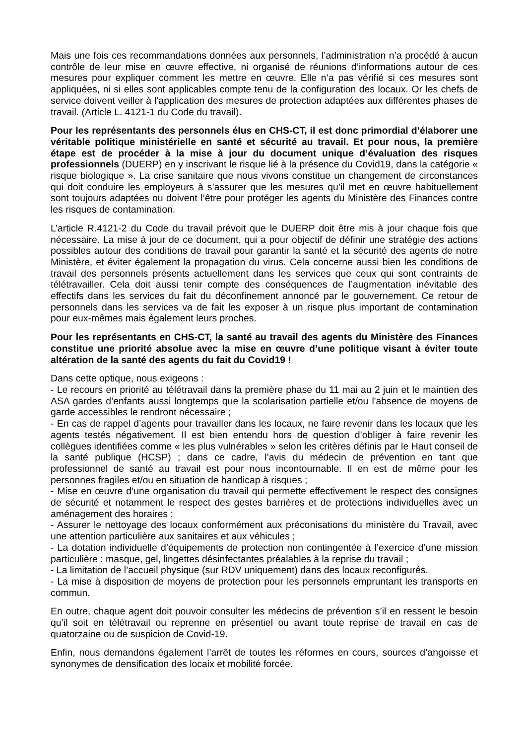Mais une fois ces recommandations données aux personnels, l’administration n’a procédé à aucun contrôle de leur mise en œuvre effective, ni organisé de réunions d’informations autour de ces mesures pour expliquer comment les mettre en œuvre. Elle n’a pas vérifié si ces mesures sont appliquées, ni si elles sont applicables compte tenu de la configuration des locaux. Or les chefs de service doivent veiller à l’application des mesures de protection adaptées aux différentes phases de travail. (Article L. 4121-1 du Code du travail).
Pour les représentants des personnels élus en CHS-CT, il est donc primordial d’élaborer une véritable politique ministérielle en santé et sécurité au travail. Et pour nous, la première étape est de procéder à la mise à jour du document unique d’évaluation des risques professionnels (DUERP) en y inscrivant le risque lié à la présence du Covid19, dans la catégorie « risque biologique ». La crise sanitaire que nous vivons constitue un changement de circonstances qui doit conduire les employeurs à s’assurer que les mesures qu’il met en œuvre habituellement sont toujours adaptées ou doivent l’être pour protéger les agents du Ministère des Finances contre les risques de contamination.
L’article R.4121-2 du Code du travail prévoit que le DUERP doit être mis à jour chaque fois que nécessaire. La mise à jour de ce document, qui a pour objectif de définir une stratégie des actions possibles autour des conditions de travail pour garantir la santé et la sécurité des agents de notre Ministère, et éviter également la propagation du virus. Cela concerne aussi bien les conditions de travail des personnels présents actuellement dans les services que ceux qui sont contraints de télétravailler. Cela doit aussi tenir compte des conséquences de l’augmentation inévitable des effectifs dans les services du fait du déconfinement annoncé par le gouvernement. Ce retour de personnels dans les services va de fait les exposer à un risque plus important de contamination pour eux-mêmes mais également leurs proches.
Pour les représentants en CHS-CT, la santé au travail des agents du Ministère des Finances constitue une priorité absolue avec la mise en œuvre d’une politique visant à éviter toute altération de la santé des agents du fait du Covid19 !
Dans cette optique, nous exigeons :
- Le recours en priorité au télétravail dans la première phase du 11 mai au 2 juin et le maintien des ASA gardes d’enfants aussi longtemps que la scolarisation partielle et/ou l'absence de moyens de garde accessibles le rendront nécessaire ;
- En cas de rappel d’agents pour travailler dans les locaux, ne faire revenir dans les locaux que les agents testés négativement. Il est bien entendu hors de question d’obliger à faire revenir les collègues identifiées comme « les plus vulnérables » selon les critères définis par le Haut conseil de la santé publique (HCSP) ; dans ce cadre, l’avis du médecin de prévention en tant que professionnel de santé au travail est pour nous incontournable. Il en est de même pour les personnes fragiles et/ou en situation de handicap à risques ;
- Mise en œuvre d’une organisation du travail qui permette effectivement le respect des consignes de sécurité et notamment le respect des gestes barrières et de protections individuelles avec un aménagement des horaires ;
- Assurer le nettoyage des locaux conformément aux préconisations du ministère du Travail, avec une attention particulière aux sanitaires et aux véhicules ;
- La dotation individuelle d’équipements de protection non contingentée à l’exercice d’une mission particulière : masque, gel, lingettes désinfectantes préalables à la reprise du travail ;
- La limitation de l’accueil physique (sur RDV uniquement) dans des locaux reconfigurés.
- La mise à disposition de moyens de protection pour les personnels empruntant les transports en commun.
En outre, chaque agent doit pouvoir consulter les médecins de prévention s’il en ressent le besoin qu’il soit en télétravail ou reprenne en présentiel ou avant toute reprise de travail en cas de quatorzaine ou de suspicion de Covid-19.
Enfin, nous demandons également l’arrêt de toutes les réformes en cours, sources d’angoisse et synonymes de densification des locaix et mobilité forcée.